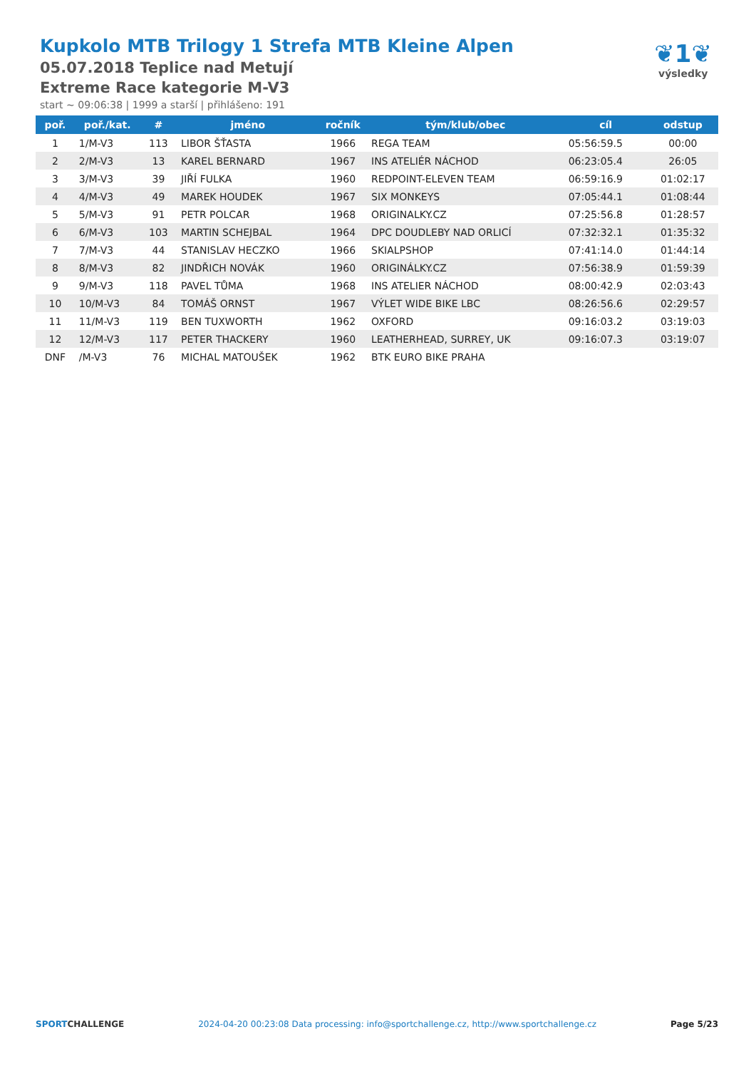Kupkolo MTB Trilogy 1 Strefa MTB Kleine Alpen
05.07.2018 Teplice nad Metují
Extreme Race kategorie M-V3
start ~ 09:06:38 | 1999 a starší | přihlášeno: 191
❦1❦
výsledky
| poř. | poř./kat. | # | jméno | ročník | tým/klub/obec | cíl | odstup |
| --- | --- | --- | --- | --- | --- | --- | --- |
| 1 | 1/M-V3 | 113 | LIBOR ŠŤASTA | 1966 | REGA TEAM | 05:56:59.5 | 00:00 |
| 2 | 2/M-V3 | 13 | KAREL BERNARD | 1967 | INS ATELIÉR NÁCHOD | 06:23:05.4 | 26:05 |
| 3 | 3/M-V3 | 39 | JIŘÍ FULKA | 1960 | REDPOINT-ELEVEN TEAM | 06:59:16.9 | 01:02:17 |
| 4 | 4/M-V3 | 49 | MAREK HOUDEK | 1967 | SIX MONKEYS | 07:05:44.1 | 01:08:44 |
| 5 | 5/M-V3 | 91 | PETR POLCAR | 1968 | ORIGINALKY.CZ | 07:25:56.8 | 01:28:57 |
| 6 | 6/M-V3 | 103 | MARTIN SCHEJBAL | 1964 | DPC DOUDLEBY NAD ORLICÍ | 07:32:32.1 | 01:35:32 |
| 7 | 7/M-V3 | 44 | STANISLAV HECZKO | 1966 | SKIALPSHOP | 07:41:14.0 | 01:44:14 |
| 8 | 8/M-V3 | 82 | JINDŘICH NOVÁK | 1960 | ORIGINÁLKY.CZ | 07:56:38.9 | 01:59:39 |
| 9 | 9/M-V3 | 118 | PAVEL TŮMA | 1968 | INS ATELIER NÁCHOD | 08:00:42.9 | 02:03:43 |
| 10 | 10/M-V3 | 84 | TOMÁŠ ORNST | 1967 | VÝLET WIDE BIKE LBC | 08:26:56.6 | 02:29:57 |
| 11 | 11/M-V3 | 119 | BEN TUXWORTH | 1962 | OXFORD | 09:16:03.2 | 03:19:03 |
| 12 | 12/M-V3 | 117 | PETER THACKERY | 1960 | LEATHERHEAD, SURREY, UK | 09:16:07.3 | 03:19:07 |
| DNF | /M-V3 | 76 | MICHAL MATOUŠEK | 1962 | BTK EURO BIKE PRAHA | | |
SPORTCHALLENGE 2024-04-20 00:23:08 Data processing: info@sportchallenge.cz, http://www.sportchallenge.cz Page 5/23